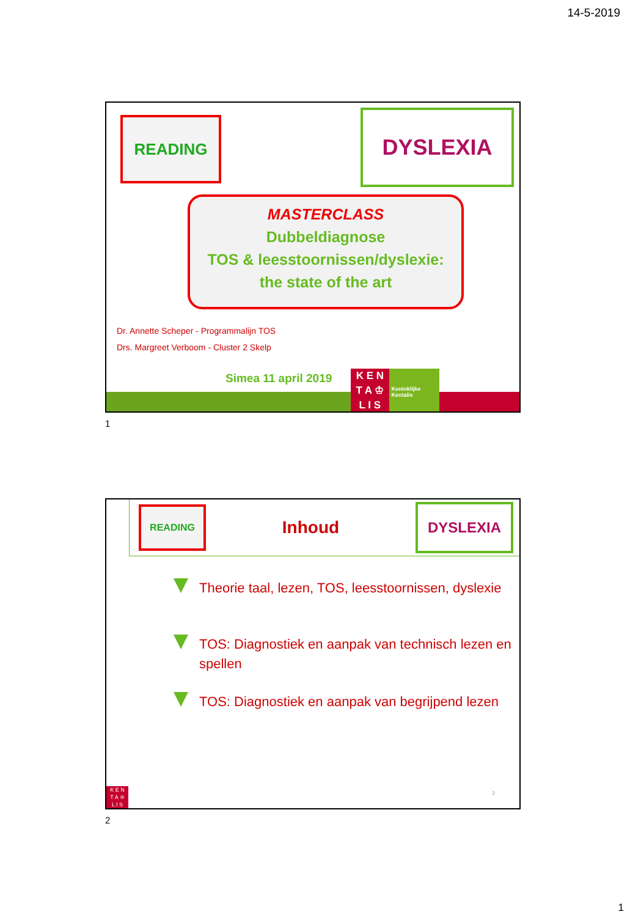14-5-2019
READING DYSLEXIA
MASTERCLASS
Dubbeldiagnose
TOS & leesstoornissen/dyslexie:
the state of the art
Dr. Annette Scheper - Programmalijn TOS
Drs. Margreet Verboom - Cluster 2 Skelp
Simea 11 april 2019
K E N
T A ♔
L I S
Koninklijke Kentalis
1
READING
Inhoud
DYSLEXIA
Theorie taal, lezen, TOS, leesstoornissen, dyslexie
TOS: Diagnostiek en aanpak van technisch lezen en spellen
TOS: Diagnostiek en aanpak van begrijpend lezen
2
K E N
T A ♔
L I S
2
1